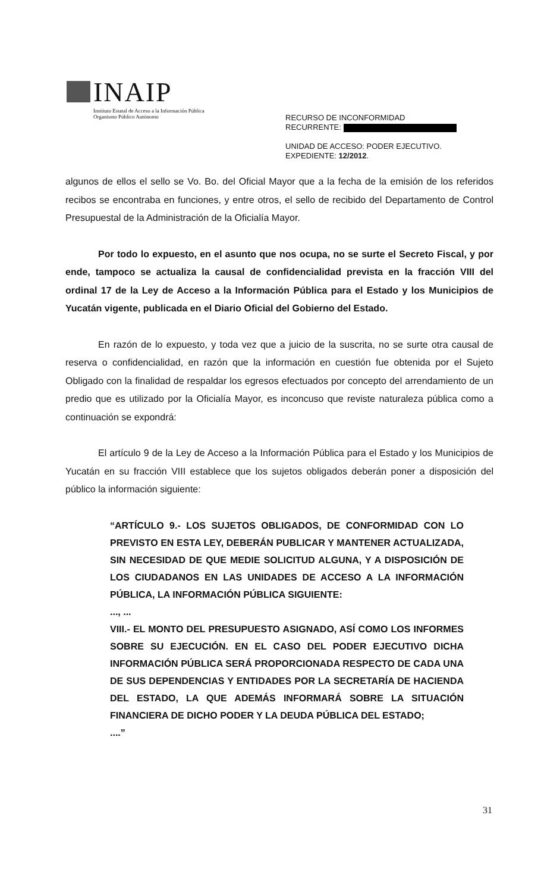INAIP
Instituto Estatal de Acceso a la Información Pública
Organismo Público Autónomo
RECURSO DE INCONFORMIDAD
RECURRENTE:
UNIDAD DE ACCESO: PODER EJECUTIVO.
EXPEDIENTE: 12/2012.
algunos de ellos el sello se Vo. Bo. del Oficial Mayor que a la fecha de la emisión de los referidos recibos se encontraba en funciones, y entre otros, el sello de recibido del Departamento de Control Presupuestal de la Administración de la Oficialía Mayor.
Por todo lo expuesto, en el asunto que nos ocupa, no se surte el Secreto Fiscal, y por ende, tampoco se actualiza la causal de confidencialidad prevista en la fracción VIII del ordinal 17 de la Ley de Acceso a la Información Pública para el Estado y los Municipios de Yucatán vigente, publicada en el Diario Oficial del Gobierno del Estado.
En razón de lo expuesto, y toda vez que a juicio de la suscrita, no se surte otra causal de reserva o confidencialidad, en razón que la información en cuestión fue obtenida por el Sujeto Obligado con la finalidad de respaldar los egresos efectuados por concepto del arrendamiento de un predio que es utilizado por la Oficialía Mayor, es inconcuso que reviste naturaleza pública como a continuación se expondrá:
El artículo 9 de la Ley de Acceso a la Información Pública para el Estado y los Municipios de Yucatán en su fracción VIII establece que los sujetos obligados deberán poner a disposición del público la información siguiente:
“ARTÍCULO 9.- LOS SUJETOS OBLIGADOS, DE CONFORMIDAD CON LO PREVISTO EN ESTA LEY, DEBERÁN PUBLICAR Y MANTENER ACTUALIZADA, SIN NECESIDAD DE QUE MEDIE SOLICITUD ALGUNA, Y A DISPOSICIÓN DE LOS CIUDADANOS EN LAS UNIDADES DE ACCESO A LA INFORMACIÓN PÚBLICA, LA INFORMACIÓN PÚBLICA SIGUIENTE:
..., ...
VIII.- EL MONTO DEL PRESUPUESTO ASIGNADO, ASÍ COMO LOS INFORMES SOBRE SU EJECUCIÓN. EN EL CASO DEL PODER EJECUTIVO DICHA INFORMACIÓN PÚBLICA SERÁ PROPORCIONADA RESPECTO DE CADA UNA DE SUS DEPENDENCIAS Y ENTIDADES POR LA SECRETARÍA DE HACIENDA DEL ESTADO, LA QUE ADEMÁS INFORMARÁ SOBRE LA SITUACIÓN FINANCIERA DE DICHO PODER Y LA DEUDA PÚBLICA DEL ESTADO;
....”
31